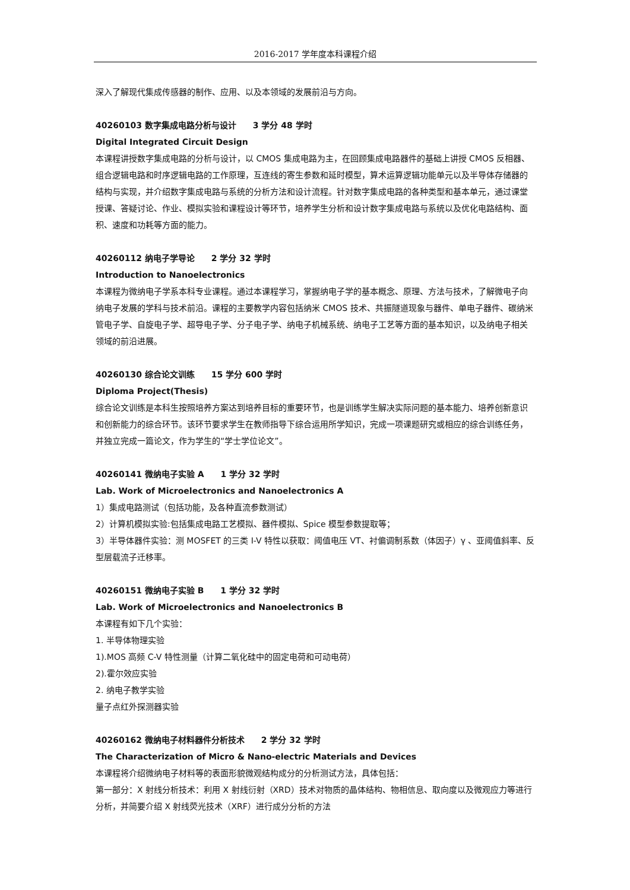2016-2017 学年度本科课程介绍
深入了解现代集成传感器的制作、应用、以及本领域的发展前沿与方向。
40260103 数字集成电路分析与设计　　3 学分 48 学时
Digital Integrated Circuit Design
本课程讲授数字集成电路的分析与设计，以 CMOS 集成电路为主，在回顾集成电路器件的基础上讲授 CMOS 反相器、组合逻辑电路和时序逻辑电路的工作原理，互连线的寄生参数和延时模型，算术运算逻辑功能单元以及半导体存储器的结构与实现，并介绍数字集成电路与系统的分析方法和设计流程。针对数字集成电路的各种类型和基本单元，通过课堂授课、答疑讨论、作业、模拟实验和课程设计等环节，培养学生分析和设计数字集成电路与系统以及优化电路结构、面积、速度和功耗等方面的能力。
40260112 纳电子学导论　　2 学分 32 学时
Introduction to Nanoelectronics
本课程为微纳电子学系本科专业课程。通过本课程学习，掌握纳电子学的基本概念、原理、方法与技术，了解微电子向纳电子发展的学科与技术前沿。课程的主要教学内容包括纳米 CMOS 技术、共振隧道现象与器件、单电子器件、碳纳米管电子学、自旋电子学、超导电子学、分子电子学、纳电子机械系统、纳电子工艺等方面的基本知识，以及纳电子相关领域的前沿进展。
40260130 综合论文训练　　15 学分 600 学时
Diploma Project(Thesis)
综合论文训练是本科生按照培养方案达到培养目标的重要环节，也是训练学生解决实际问题的基本能力、培养创新意识和创新能力的综合环节。该环节要求学生在教师指导下综合运用所学知识，完成一项课题研究或相应的综合训练任务，并独立完成一篇论文，作为学生的“学士学位论文”。
40260141 微纳电子实验 A　　1 学分 32 学时
Lab. Work of Microelectronics and Nanoelectronics A
1）集成电路测试（包括功能，及各种直流参数测试）
2）计算机模拟实验:包括集成电路工艺模拟、器件模拟、Spice 模型参数提取等；
3）半导体器件实验：测 MOSFET 的三类 I-V 特性以获取：阈值电压 VT、衬偏调制系数（体因子）γ 、亚阈值斜率、反型层载流子迁移率。
40260151 微纳电子实验 B　　1 学分 32 学时
Lab. Work of Microelectronics and Nanoelectronics B
本课程有如下几个实验：
1. 半导体物理实验
1).MOS 高频 C-V 特性测量（计算二氧化硅中的固定电荷和可动电荷）
2).霍尔效应实验
2. 纳电子教学实验
量子点红外探测器实验
40260162 微纳电子材料器件分析技术　　2 学分 32 学时
The Characterization of Micro & Nano-electric Materials and Devices
本课程将介绍微纳电子材料等的表面形貌微观结构成分的分析测试方法，具体包括：
第一部分：X 射线分析技术：利用 X 射线衍射（XRD）技术对物质的晶体结构、物相信息、取向度以及微观应力等进行分析，并简要介绍 X 射线荧光技术（XRF）进行成分分析的方法